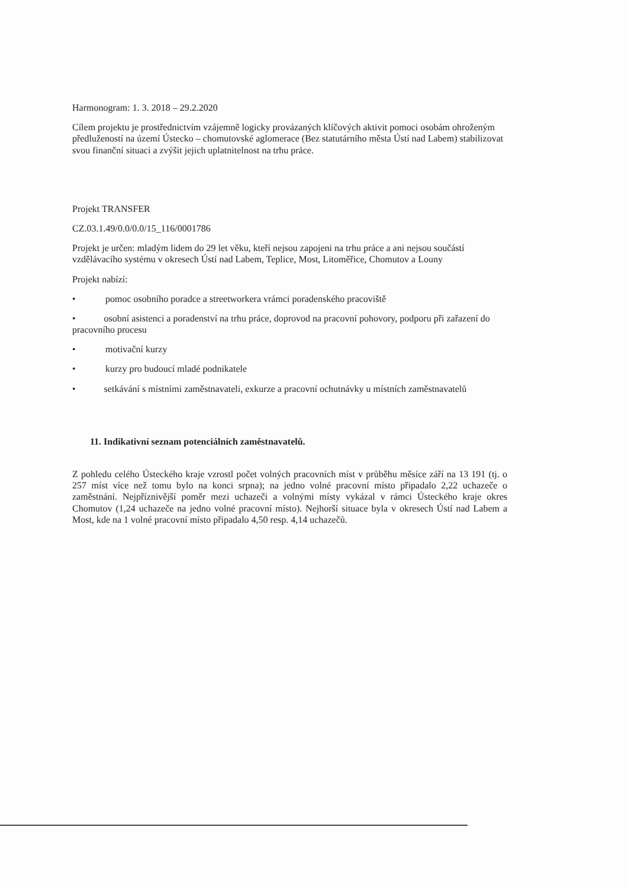Harmonogram: 1. 3. 2018 – 29.2.2020
Cílem projektu je prostřednictvím vzájemně logicky provázaných klíčových aktivit pomoci osobám ohroženým předlužeností na území Ústecko – chomutovské aglomerace (Bez statutárního města Ústí nad Labem) stabilizovat svou finanční situaci a zvýšit jejich uplatnitelnost na trhu práce.
Projekt TRANSFER
CZ.03.1.49/0.0/0.0/15_116/0001786
Projekt je určen: mladým lidem do 29 let věku, kteří nejsou zapojeni na trhu práce a ani nejsou součástí vzdělávacího systému v okresech Ústí nad Labem, Teplice, Most, Litoměřice, Chomutov a Louny
Projekt nabízí:
• pomoc osobního poradce a streetworkera vrámci poradenského pracoviště
• osobní asistenci a poradenství na trhu práce, doprovod na pracovní pohovory, podporu při zařazení do pracovního procesu
• motivační kurzy
• kurzy pro budoucí mladé podnikatele
• setkávání s místními zaměstnavateli, exkurze a pracovní ochutnávky u místních zaměstnavatelů
11. Indikativní seznam potenciálních zaměstnavatelů.
Z pohledu celého Ústeckého kraje vzrostl počet volných pracovních míst v průběhu měsíce září na 13 191 (tj. o 257 míst více než tomu bylo na konci srpna); na jedno volné pracovní místo připadalo 2,22 uchazeče o zaměstnání. Nejpříznivější poměr mezi uchazeči a volnými místy vykázal v rámci Ústeckého kraje okres Chomutov (1,24 uchazeče na jedno volné pracovní místo). Nejhorší situace byla v okresech Ústí nad Labem a Most, kde na 1 volné pracovní místo připadalo 4,50 resp. 4,14 uchazečů.